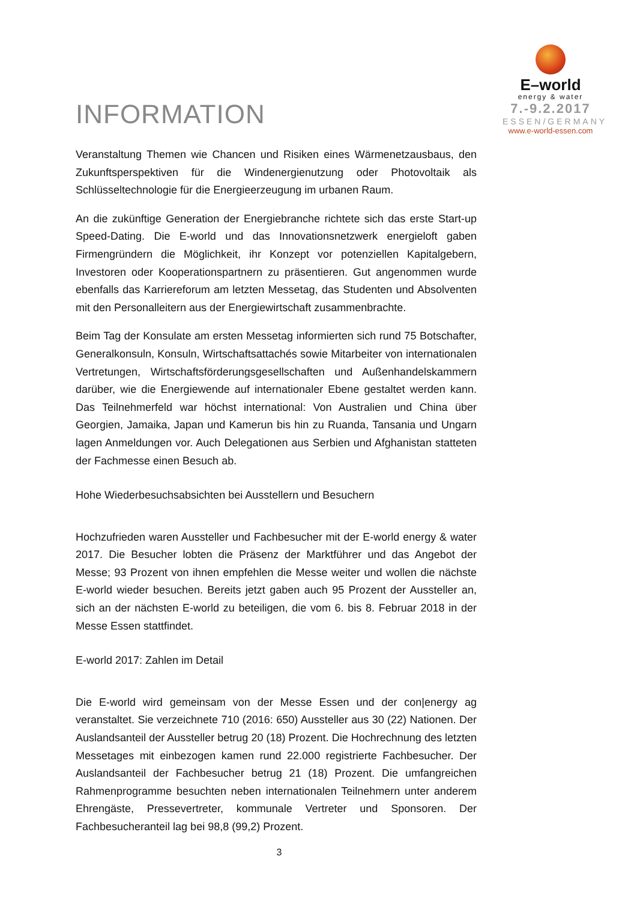INFORMATION
E–world
energy & water
7.-9.2.2017
ESSEN/GERMANY
www.e-world-essen.com
Veranstaltung Themen wie Chancen und Risiken eines Wärmenetzausbaus, den Zukunftsperspektiven für die Windenergienutzung oder Photovoltaik als Schlüsseltechnologie für die Energieerzeugung im urbanen Raum.
An die zukünftige Generation der Energiebranche richtete sich das erste Start-up Speed-Dating. Die E-world und das Innovationsnetzwerk energieloft gaben Firmengründern die Möglichkeit, ihr Konzept vor potenziellen Kapitalgebern, Investoren oder Kooperationspartnern zu präsentieren. Gut angenommen wurde ebenfalls das Karriereforum am letzten Messetag, das Studenten und Absolventen mit den Personalleitern aus der Energiewirtschaft zusammenbrachte.
Beim Tag der Konsulate am ersten Messetag informierten sich rund 75 Botschafter, Generalkonsuln, Konsuln, Wirtschaftsattachés sowie Mitarbeiter von internationalen Vertretungen, Wirtschaftsförderungsgesellschaften und Außenhandelskammern darüber, wie die Energiewende auf internationaler Ebene gestaltet werden kann. Das Teilnehmerfeld war höchst international: Von Australien und China über Georgien, Jamaika, Japan und Kamerun bis hin zu Ruanda, Tansania und Ungarn lagen Anmeldungen vor. Auch Delegationen aus Serbien und Afghanistan statteten der Fachmesse einen Besuch ab.
Hohe Wiederbesuchsabsichten bei Ausstellern und Besuchern
Hochzufrieden waren Aussteller und Fachbesucher mit der E-world energy & water 2017. Die Besucher lobten die Präsenz der Marktführer und das Angebot der Messe; 93 Prozent von ihnen empfehlen die Messe weiter und wollen die nächste E-world wieder besuchen. Bereits jetzt gaben auch 95 Prozent der Aussteller an, sich an der nächsten E-world zu beteiligen, die vom 6. bis 8. Februar 2018 in der Messe Essen stattfindet.
E-world 2017: Zahlen im Detail
Die E-world wird gemeinsam von der Messe Essen und der con|energy ag veranstaltet. Sie verzeichnete 710 (2016: 650) Aussteller aus 30 (22) Nationen. Der Auslandsanteil der Aussteller betrug 20 (18) Prozent. Die Hochrechnung des letzten Messetages mit einbezogen kamen rund 22.000 registrierte Fachbesucher. Der Auslandsanteil der Fachbesucher betrug 21 (18) Prozent. Die umfangreichen Rahmenprogramme besuchten neben internationalen Teilnehmern unter anderem Ehrengäste, Pressevertreter, kommunale Vertreter und Sponsoren. Der Fachbesucheranteil lag bei 98,8 (99,2) Prozent.
3